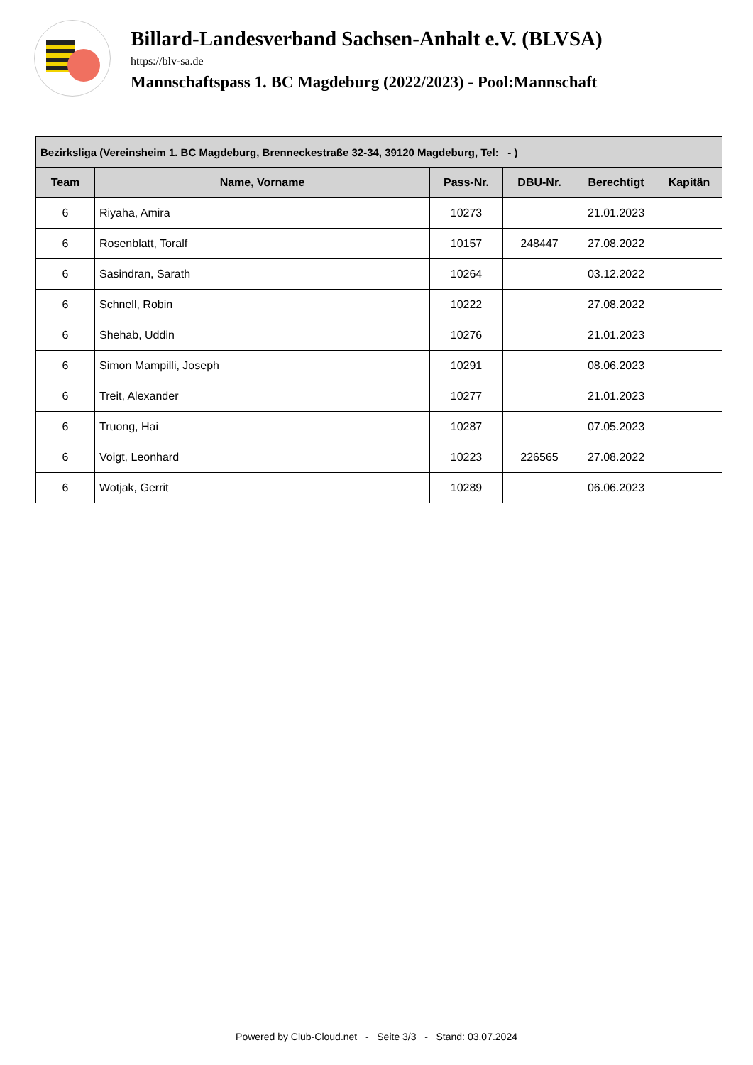Billard-Landesverband Sachsen-Anhalt e.V. (BLVSA)
https://blv-sa.de
Mannschaftspass 1. BC Magdeburg (2022/2023) - Pool:Mannschaft
| Bezirksliga (Vereinsheim 1. BC Magdeburg, Brenneckestraße 32-34, 39120 Magdeburg, Tel: - ) | | | | | |
| --- | --- | --- | --- | --- | --- |
| Team | Name, Vorname | Pass-Nr. | DBU-Nr. | Berechtigt | Kapitän |
| 6 | Riyaha, Amira | 10273 | | 21.01.2023 | |
| 6 | Rosenblatt, Toralf | 10157 | 248447 | 27.08.2022 | |
| 6 | Sasindran, Sarath | 10264 | | 03.12.2022 | |
| 6 | Schnell, Robin | 10222 | | 27.08.2022 | |
| 6 | Shehab, Uddin | 10276 | | 21.01.2023 | |
| 6 | Simon Mampilli, Joseph | 10291 | | 08.06.2023 | |
| 6 | Treit, Alexander | 10277 | | 21.01.2023 | |
| 6 | Truong, Hai | 10287 | | 07.05.2023 | |
| 6 | Voigt, Leonhard | 10223 | 226565 | 27.08.2022 | |
| 6 | Wotjak, Gerrit | 10289 | | 06.06.2023 | |
Powered by Club-Cloud.net - Seite 3/3 - Stand: 03.07.2024